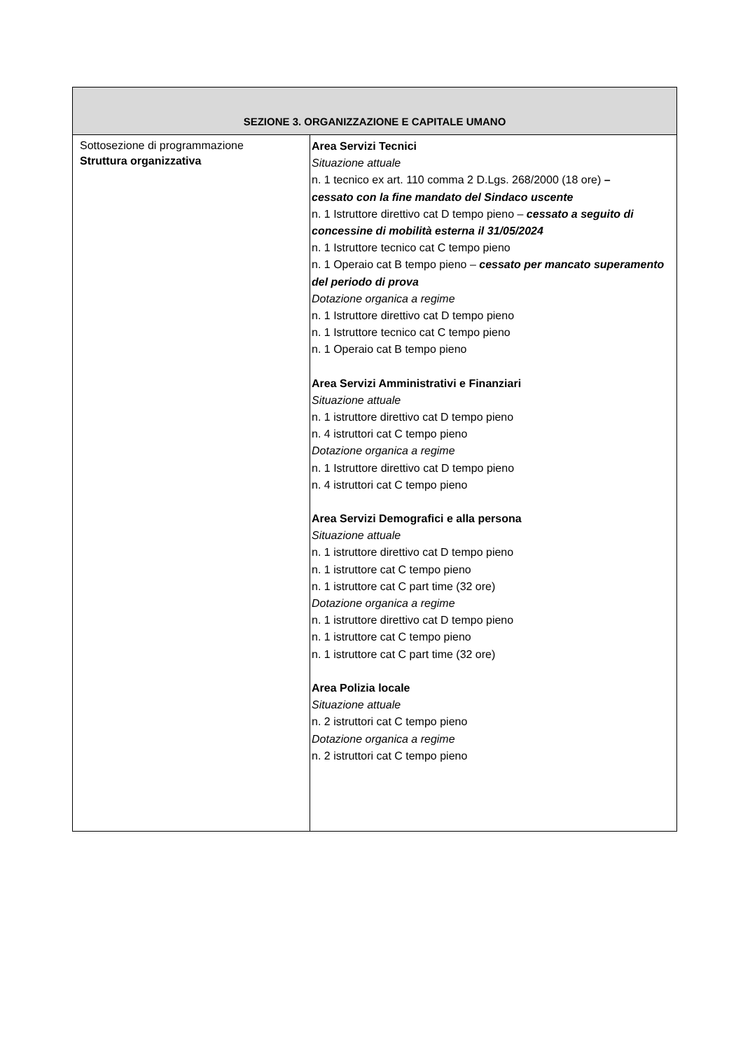| SEZIONE 3. ORGANIZZAZIONE E CAPITALE UMANO | |
| --- | --- |
| Sottosezione di programmazione Struttura organizzativa | Area Servizi Tecnici Situazione attuale n. 1 tecnico ex art. 110 comma 2 D.Lgs. 268/2000 (18 ore) – cessato con la fine mandato del Sindaco uscente n. 1 Istruttore direttivo cat D tempo pieno – cessato a seguito di concessine di mobilità esterna il 31/05/2024 n. 1 Istruttore tecnico cat C tempo pieno n. 1 Operaio cat B tempo pieno – cessato per mancato superamento del periodo di prova Dotazione organica a regime n. 1 Istruttore direttivo cat D tempo pieno n. 1 Istruttore tecnico cat C tempo pieno n. 1 Operaio cat B tempo pieno Area Servizi Amministrativi e Finanziari Situazione attuale n. 1 istruttore direttivo cat D tempo pieno n. 4 istruttori cat C tempo pieno Dotazione organica a regime n. 1 Istruttore direttivo cat D tempo pieno n. 4 istruttori cat C tempo pieno Area Servizi Demografici e alla persona Situazione attuale n. 1 istruttore direttivo cat D tempo pieno n. 1 istruttore cat C tempo pieno n. 1 istruttore cat C part time (32 ore) Dotazione organica a regime n. 1 istruttore direttivo cat D tempo pieno n. 1 istruttore cat C tempo pieno n. 1 istruttore cat C part time (32 ore) Area Polizia locale Situazione attuale n. 2 istruttori cat C tempo pieno Dotazione organica a regime n. 2 istruttori cat C tempo pieno |